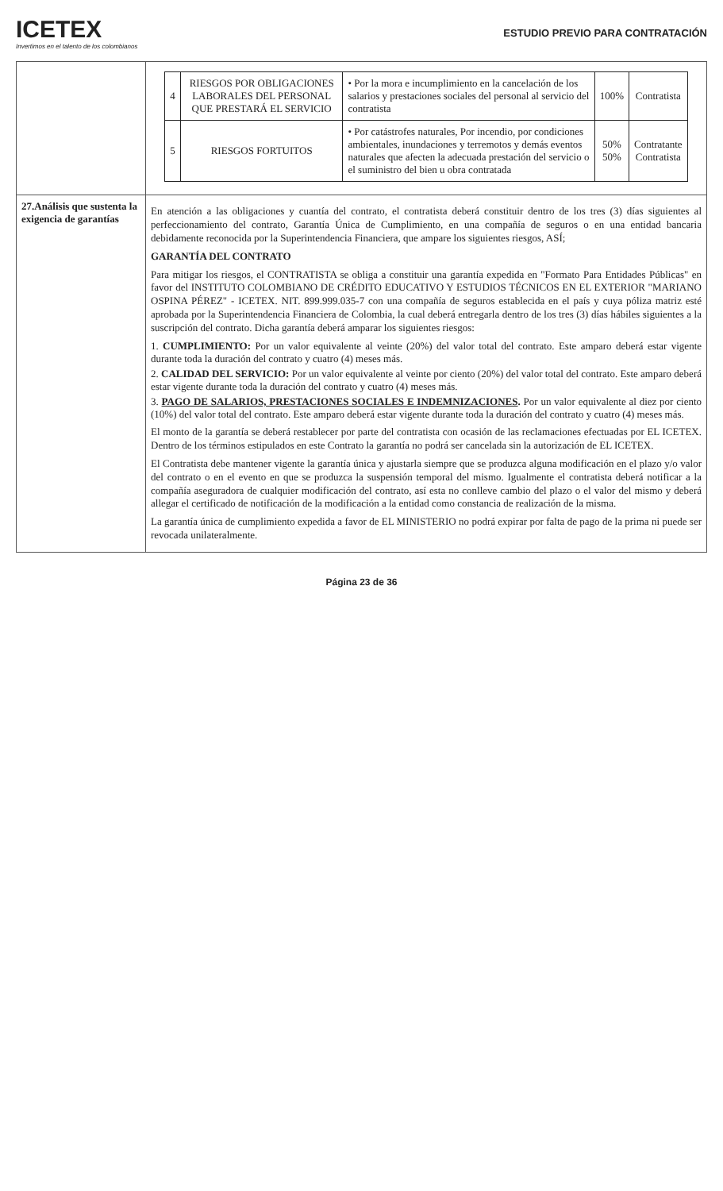ICETEX
Invertimos en el talento de los colombianos
ESTUDIO PREVIO PARA CONTRATACIÓN
| | / 4 / RIESGOS POR OBLIGACIONES LABORALES DEL PERSONAL QUE PRESTARÁ EL SERVICIO / • Por la mora e incumplimiento en la cancelación de los salarios y prestaciones sociales del personal al servicio del contratista / 100% / Contratista / / 5 / RIESGOS FORTUITOS / • Por catástrofes naturales, Por incendio, por condiciones ambientales, inundaciones y terremotos y demás eventos naturales que afecten la adecuada prestación del servicio o el suministro del bien u obra contratada / 50% 50% / Contratante Contratista / |
| 27.Análisis que sustenta la exigencia de garantías | En atención a las obligaciones y cuantía del contrato, el contratista deberá constituir dentro de los tres (3) días siguientes al perfeccionamiento del contrato, Garantía Única de Cumplimiento, en una compañía de seguros o en una entidad bancaria debidamente reconocida por la Superintendencia Financiera, que ampare los siguientes riesgos, ASÍ; GARANTÍA DEL CONTRATO Para mitigar los riesgos, el CONTRATISTA se obliga a constituir una garantía expedida en "Formato Para Entidades Públicas" en favor del INSTITUTO COLOMBIANO DE CRÉDITO EDUCATIVO Y ESTUDIOS TÉCNICOS EN EL EXTERIOR "MARIANO OSPINA PÉREZ" - ICETEX. NIT. 899.999.035-7 con una compañía de seguros establecida en el país y cuya póliza matriz esté aprobada por la Superintendencia Financiera de Colombia, la cual deberá entregarla dentro de los tres (3) días hábiles siguientes a la suscripción del contrato. Dicha garantía deberá amparar los siguientes riesgos: 1. CUMPLIMIENTO: Por un valor equivalente al veinte (20%) del valor total del contrato. Este amparo deberá estar vigente durante toda la duración del contrato y cuatro (4) meses más. 2. CALIDAD DEL SERVICIO: Por un valor equivalente al veinte por ciento (20%) del valor total del contrato. Este amparo deberá estar vigente durante toda la duración del contrato y cuatro (4) meses más. 3. PAGO DE SALARIOS, PRESTACIONES SOCIALES E INDEMNIZACIONES . Por un valor equivalente al diez por ciento (10%) del valor total del contrato. Este amparo deberá estar vigente durante toda la duración del contrato y cuatro (4) meses más. El monto de la garantía se deberá restablecer por parte del contratista con ocasión de las reclamaciones efectuadas por EL ICETEX. Dentro de los términos estipulados en este Contrato la garantía no podrá ser cancelada sin la autorización de EL ICETEX. El Contratista debe mantener vigente la garantía única y ajustarla siempre que se produzca alguna modificación en el plazo y/o valor del contrato o en el evento en que se produzca la suspensión temporal del mismo. Igualmente el contratista deberá notificar a la compañía aseguradora de cualquier modificación del contrato, así esta no conlleve cambio del plazo o el valor del mismo y deberá allegar el certificado de notificación de la modificación a la entidad como constancia de realización de la misma. La garantía única de cumplimiento expedida a favor de EL MINISTERIO no podrá expirar por falta de pago de la prima ni puede ser revocada unilateralmente. |
Página 23 de 36